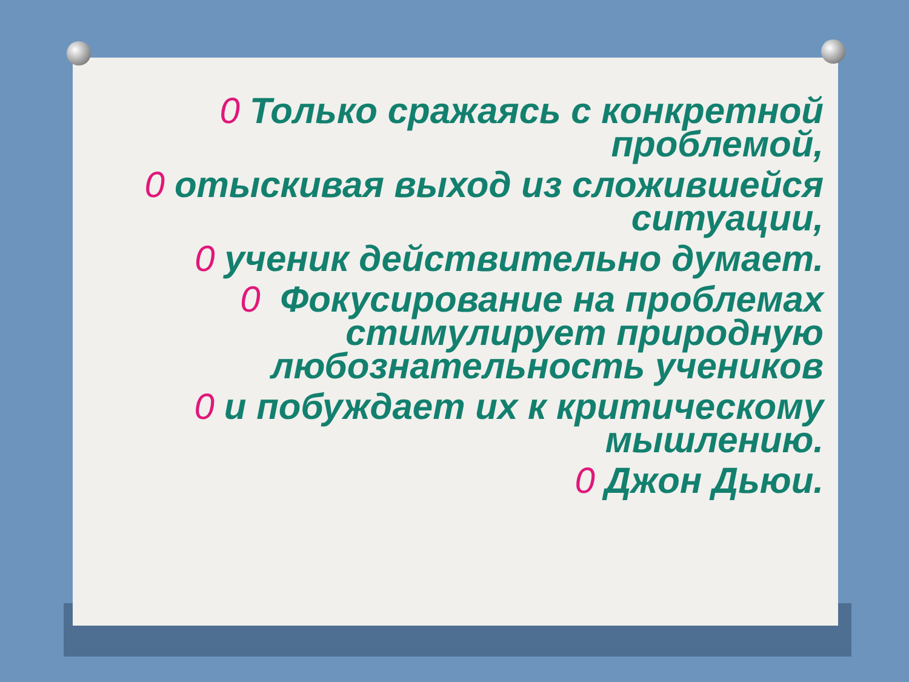0 Только сражаясь с конкретной проблемой,
0 отыскивая выход из сложившейся ситуации,
0 ученик действительно думает.
0 Фокусирование на проблемах стимулирует природную любознательность учеников
0 и побуждает их к критическому мышлению.
0 Джон Дьюи.